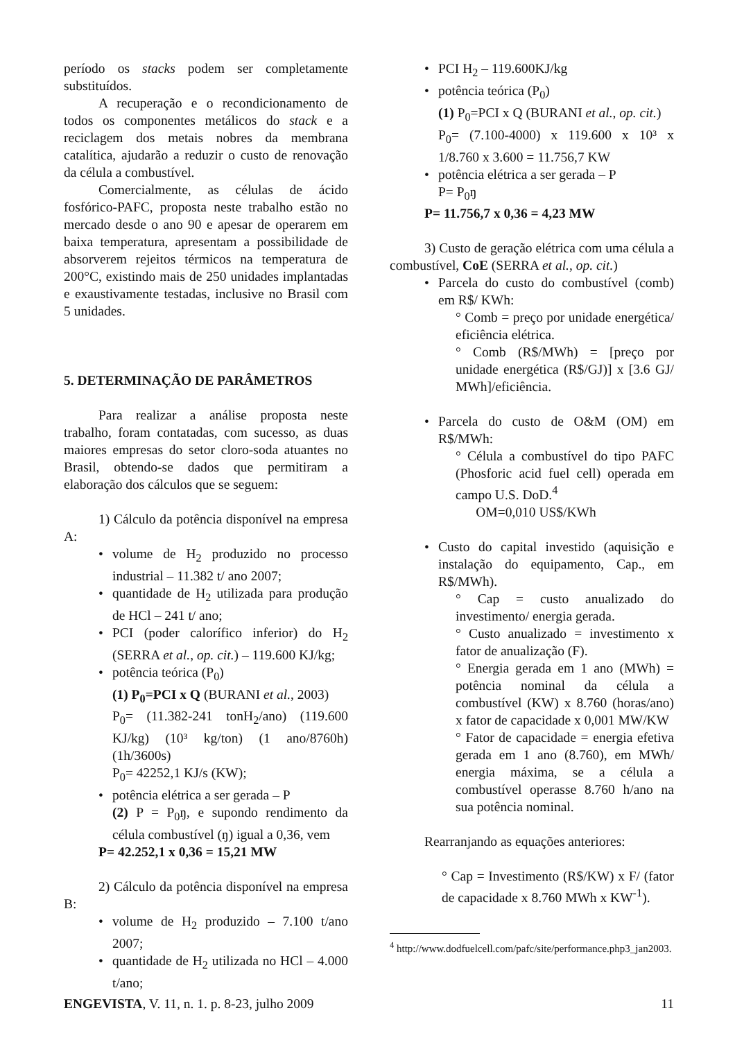período os stacks podem ser completamente substituídos.
A recuperação e o recondicionamento de todos os componentes metálicos do stack e a reciclagem dos metais nobres da membrana catalítica, ajudarão a reduzir o custo de renovação da célula a combustível.
Comercialmente, as células de ácido fosfórico-PAFC, proposta neste trabalho estão no mercado desde o ano 90 e apesar de operarem em baixa temperatura, apresentam a possibilidade de absorverem rejeitos térmicos na temperatura de 200°C, existindo mais de 250 unidades implantadas e exaustivamente testadas, inclusive no Brasil com 5 unidades.
5. DETERMINAÇÃO DE PARÂMETROS
Para realizar a análise proposta neste trabalho, foram contatadas, com sucesso, as duas maiores empresas do setor cloro-soda atuantes no Brasil, obtendo-se dados que permitiram a elaboração dos cálculos que se seguem:
1) Cálculo da potência disponível na empresa A:
volume de H<sub>2</sub> produzido no processo industrial – 11.382 t/ ano 2007;
quantidade de H<sub>2</sub> utilizada para produção de HCl – 241 t/ ano;
PCI (poder calorífico inferior) do H<sub>2</sub> (SERRA et al., op. cit.) – 119.600 KJ/kg;
potência teórica (P<sub>0</sub>)
(1) P<sub>0</sub>=PCI x Q (BURANI et al., 2003)
P<sub>0</sub>= (11.382-241 tonH<sub>2</sub>/ano) (119.600 KJ/kg) (10³ kg/ton) (1 ano/8760h) (1h/3600s)
P<sub>0</sub>= 42252,1 KJ/s (KW);
potência elétrica a ser gerada – P
(2) P = P<sub>0</sub>ŋ, e supondo rendimento da célula combustível (ŋ) igual a 0,36, vem
P= 42.252,1 x 0,36 = 15,21 MW
2) Cálculo da potência disponível na empresa B:
volume de H<sub>2</sub> produzido – 7.100 t/ano 2007;
quantidade de H<sub>2</sub> utilizada no HCl – 4.000 t/ano;
PCI H<sub>2</sub> – 119.600KJ/kg
potência teórica (P<sub>0</sub>)
(1) P<sub>0</sub>=PCI x Q (BURANI et al., op. cit.)
P<sub>0</sub>= (7.100-4000) x 119.600 x 10³ x 1/8.760 x 3.600 = 11.756,7 KW
potência elétrica a ser gerada – P
P= P<sub>0</sub>ŋ
P= 11.756,7 x 0,36 = 4,23 MW
3) Custo de geração elétrica com uma célula a combustível, CoE (SERRA et al., op. cit.)
Parcela do custo do combustível (comb) em R$/ KWh:
° Comb = preço por unidade energética/ eficiência elétrica.
° Comb (R$/MWh) = [preço por unidade energética (R$/GJ)] x [3.6 GJ/ MWh]/eficiência.
Parcela do custo de O&M (OM) em R$/MWh:
° Célula a combustível do tipo PAFC (Phosforic acid fuel cell) operada em campo U.S. DoD.<sup>4</sup>
OM=0,010 US$/KWh
Custo do capital investido (aquisição e instalação do equipamento, Cap., em R$/MWh).
° Cap = custo anualizado do investimento/ energia gerada.
° Custo anualizado = investimento x fator de anualização (F).
° Energia gerada em 1 ano (MWh) = potência nominal da célula a combustível (KW) x 8.760 (horas/ano) x fator de capacidade x 0,001 MW/KW
° Fator de capacidade = energia efetiva gerada em 1 ano (8.760), em MWh/ energia máxima, se a célula a combustível operasse 8.760 h/ano na sua potência nominal.
Rearranjando as equações anteriores:
° Cap = Investimento (R$/KW) x F/ (fator de capacidade x 8.760 MWh x KW<sup>-1</sup>).
<sup>4</sup> http://www.dodfuelcell.com/pafc/site/performance.php3_jan2003.
ENGEVISTA, V. 11, n. 1. p. 8-23, julho 2009 11